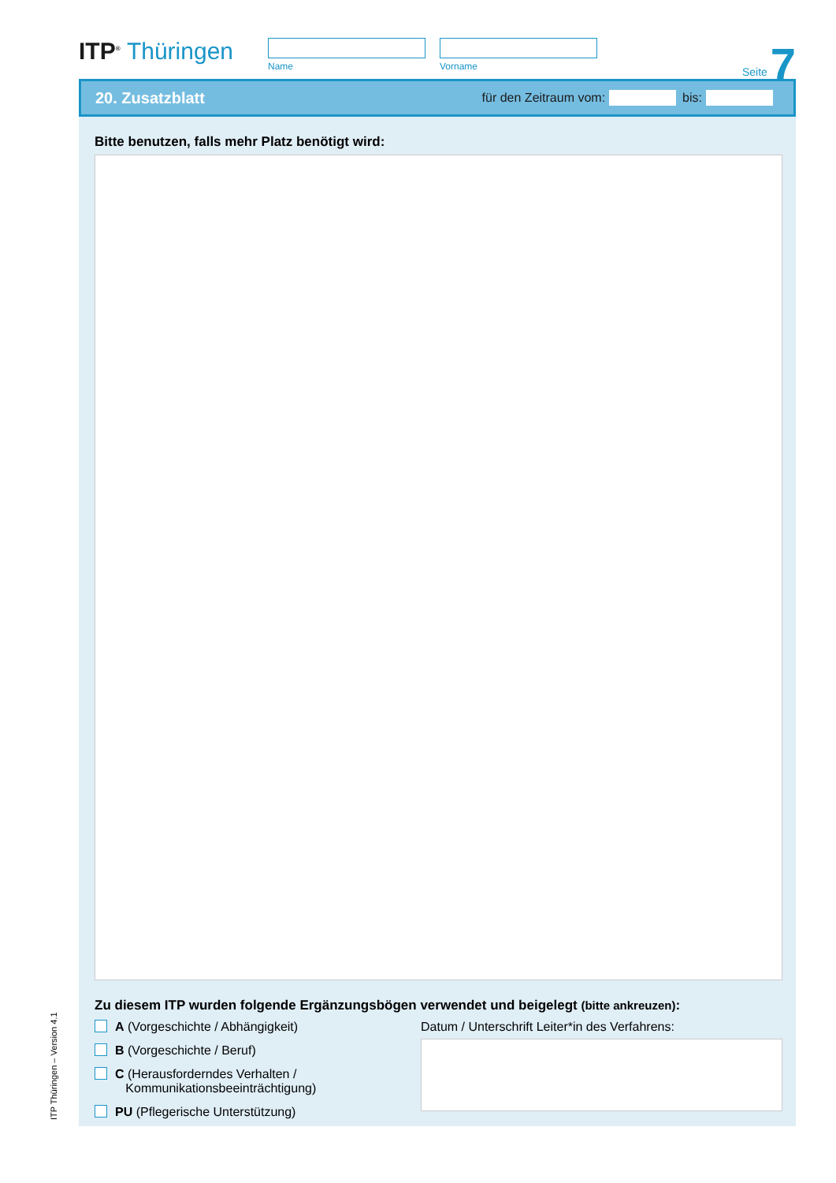ITP<sup>®</sup> Thüringen
Name Vorname
Seite 7
20. Zusatzblatt
für den Zeitraum vom:
bis:
Bitte benutzen, falls mehr Platz benötigt wird:
Zu diesem ITP wurden folgende Ergänzungsbögen verwendet und beigelegt (bitte ankreuzen):
A (Vorgeschichte / Abhängigkeit)
B (Vorgeschichte / Beruf)
C (Herausforderndes Verhalten /
Kommunikationsbeeinträchtigung)
PU (Pflegerische Unterstützung)
Datum / Unterschrift Leiter*in des Verfahrens:
ITP Thüringen – Version 4.1